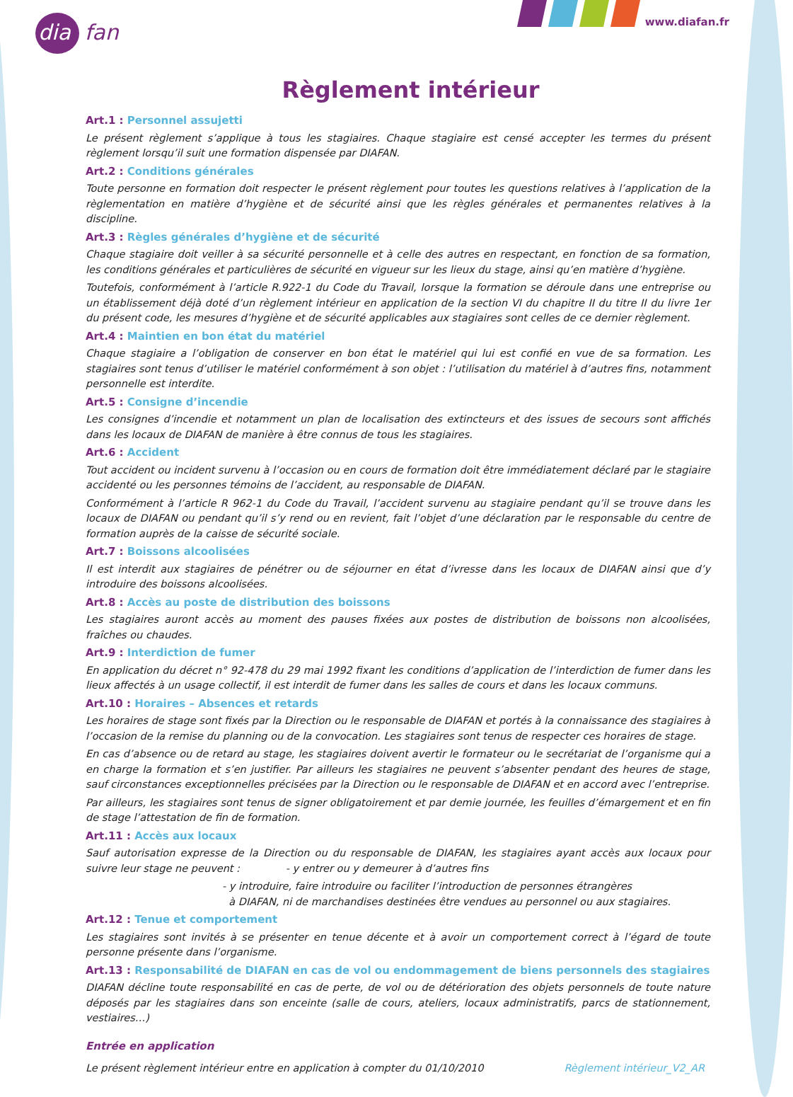diafan
www.diafan.fr
Règlement intérieur
Art.1 : Personnel assujetti
Le présent règlement s’applique à tous les stagiaires. Chaque stagiaire est censé accepter les termes du présent règlement lorsqu’il suit une formation dispensée par DIAFAN.
Art.2 : Conditions générales
Toute personne en formation doit respecter le présent règlement pour toutes les questions relatives à l’application de la règlementation en matière d’hygiène et de sécurité ainsi que les règles générales et permanentes relatives à la discipline.
Art.3 : Règles générales d’hygiène et de sécurité
Chaque stagiaire doit veiller à sa sécurité personnelle et à celle des autres en respectant, en fonction de sa formation, les conditions générales et particulières de sécurité en vigueur sur les lieux du stage, ainsi qu’en matière d’hygiène.
Toutefois, conformément à l’article R.922-1 du Code du Travail, lorsque la formation se déroule dans une entreprise ou un établissement déjà doté d’un règlement intérieur en application de la section VI du chapitre II du titre II du livre 1er du présent code, les mesures d’hygiène et de sécurité applicables aux stagiaires sont celles de ce dernier règlement.
Art.4 : Maintien en bon état du matériel
Chaque stagiaire a l’obligation de conserver en bon état le matériel qui lui est confié en vue de sa formation. Les stagiaires sont tenus d’utiliser le matériel conformément à son objet : l’utilisation du matériel à d’autres fins, notamment personnelle est interdite.
Art.5 : Consigne d’incendie
Les consignes d’incendie et notamment un plan de localisation des extincteurs et des issues de secours sont affichés dans les locaux de DIAFAN de manière à être connus de tous les stagiaires.
Art.6 : Accident
Tout accident ou incident survenu à l’occasion ou en cours de formation doit être immédiatement déclaré par le stagiaire accidenté ou les personnes témoins de l’accident, au responsable de DIAFAN.
Conformément à l’article R 962-1 du Code du Travail, l’accident survenu au stagiaire pendant qu’il se trouve dans les locaux de DIAFAN ou pendant qu’il s’y rend ou en revient, fait l’objet d’une déclaration par le responsable du centre de formation auprès de la caisse de sécurité sociale.
Art.7 : Boissons alcoolisées
Il est interdit aux stagiaires de pénétrer ou de séjourner en état d’ivresse dans les locaux de DIAFAN ainsi que d’y introduire des boissons alcoolisées.
Art.8 : Accès au poste de distribution des boissons
Les stagiaires auront accès au moment des pauses fixées aux postes de distribution de boissons non alcoolisées, fraîches ou chaudes.
Art.9 : Interdiction de fumer
En application du décret n° 92-478 du 29 mai 1992 fixant les conditions d’application de l’interdiction de fumer dans les lieux affectés à un usage collectif, il est interdit de fumer dans les salles de cours et dans les locaux communs.
Art.10 : Horaires – Absences et retards
Les horaires de stage sont fixés par la Direction ou le responsable de DIAFAN et portés à la connaissance des stagiaires à l’occasion de la remise du planning ou de la convocation. Les stagiaires sont tenus de respecter ces horaires de stage.
En cas d’absence ou de retard au stage, les stagiaires doivent avertir le formateur ou le secrétariat de l’organisme qui a en charge la formation et s’en justifier. Par ailleurs les stagiaires ne peuvent s’absenter pendant des heures de stage, sauf circonstances exceptionnelles précisées par la Direction ou le responsable de DIAFAN et en accord avec l’entreprise.
Par ailleurs, les stagiaires sont tenus de signer obligatoirement et par demie journée, les feuilles d’émargement et en fin de stage l’attestation de fin de formation.
Art.11 : Accès aux locaux
Sauf autorisation expresse de la Direction ou du responsable de DIAFAN, les stagiaires ayant accès aux locaux pour suivre leur stage ne peuvent : - y entrer ou y demeurer à d’autres fins
- y introduire, faire introduire ou faciliter l’introduction de personnes étrangères
à DIAFAN, ni de marchandises destinées être vendues au personnel ou aux stagiaires.
Art.12 : Tenue et comportement
Les stagiaires sont invités à se présenter en tenue décente et à avoir un comportement correct à l’égard de toute personne présente dans l’organisme.
Art.13 : Responsabilité de DIAFAN en cas de vol ou endommagement de biens personnels des stagiaires
DIAFAN décline toute responsabilité en cas de perte, de vol ou de détérioration des objets personnels de toute nature déposés par les stagiaires dans son enceinte (salle de cours, ateliers, locaux administratifs, parcs de stationnement, vestiaires…)
Entrée en application
Le présent règlement intérieur entre en application à compter du 01/10/2010
Règlement intérieur_V2_AR